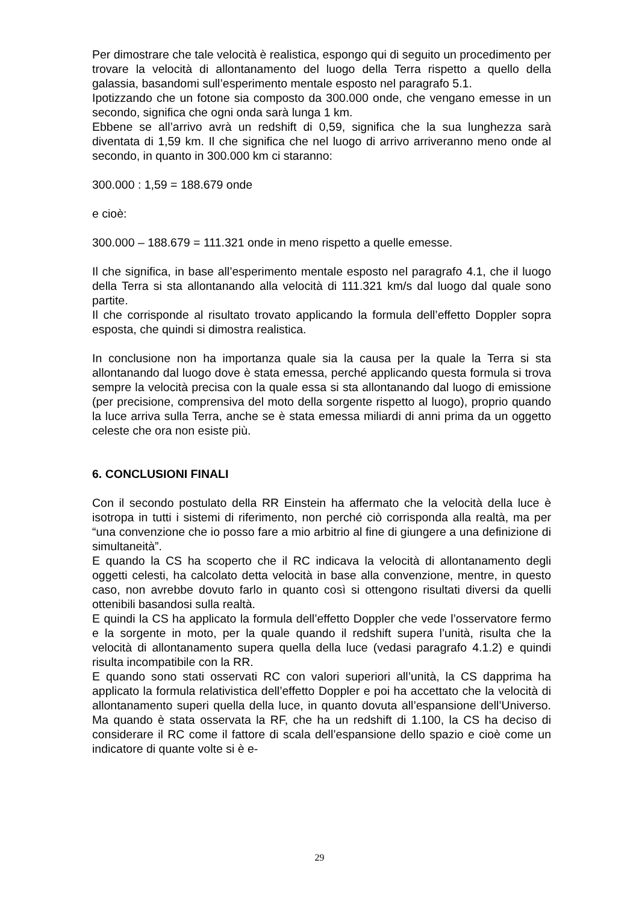Per dimostrare che tale velocità è realistica, espongo qui di seguito un procedimento per trovare la velocità di allontanamento del luogo della Terra rispetto a quello della galassia, basandomi sull’esperimento mentale esposto nel paragrafo 5.1.
Ipotizzando che un fotone sia composto da 300.000 onde, che vengano emesse in un secondo, significa che ogni onda sarà lunga 1 km.
Ebbene se all’arrivo avrà un redshift di 0,59, significa che la sua lunghezza sarà diventata di 1,59 km. Il che significa che nel luogo di arrivo arriveranno meno onde al secondo, in quanto in 300.000 km ci staranno:
300.000 : 1,59 = 188.679 onde
e cioè:
300.000 – 188.679 = 111.321 onde in meno rispetto a quelle emesse.
Il che significa, in base all’esperimento mentale esposto nel paragrafo 4.1, che il luogo della Terra si sta allontanando alla velocità di 111.321 km/s dal luogo dal quale sono partite.
Il che corrisponde al risultato trovato applicando la formula dell’effetto Doppler sopra esposta, che quindi si dimostra realistica.
In conclusione non ha importanza quale sia la causa per la quale la Terra si sta allontanando dal luogo dove è stata emessa, perché applicando questa formula si trova sempre la velocità precisa con la quale essa si sta allontanando dal luogo di emissione (per precisione, comprensiva del moto della sorgente rispetto al luogo), proprio quando la luce arriva sulla Terra, anche se è stata emessa miliardi di anni prima da un oggetto celeste che ora non esiste più.
6. CONCLUSIONI FINALI
Con il secondo postulato della RR Einstein ha affermato che la velocità della luce è isotropa in tutti i sistemi di riferimento, non perché ciò corrisponda alla realtà, ma per “una convenzione che io posso fare a mio arbitrio al fine di giungere a una definizione di simultaneità”.
E quando la CS ha scoperto che il RC indicava la velocità di allontanamento degli oggetti celesti, ha calcolato detta velocità in base alla convenzione, mentre, in questo caso, non avrebbe dovuto farlo in quanto così si ottengono risultati diversi da quelli ottenibili basandosi sulla realtà.
E quindi la CS ha applicato la formula dell’effetto Doppler che vede l’osservatore fermo e la sorgente in moto, per la quale quando il redshift supera l’unità, risulta che la velocità di allontanamento supera quella della luce (vedasi paragrafo 4.1.2) e quindi risulta incompatibile con la RR.
E quando sono stati osservati RC con valori superiori all’unità, la CS dapprima ha applicato la formula relativistica dell’effetto Doppler e poi ha accettato che la velocità di allontanamento superi quella della luce, in quanto dovuta all’espansione dell’Universo. Ma quando è stata osservata la RF, che ha un redshift di 1.100, la CS ha deciso di considerare il RC come il fattore di scala dell’espansione dello spazio e cioè come un indicatore di quante volte si è e-
29